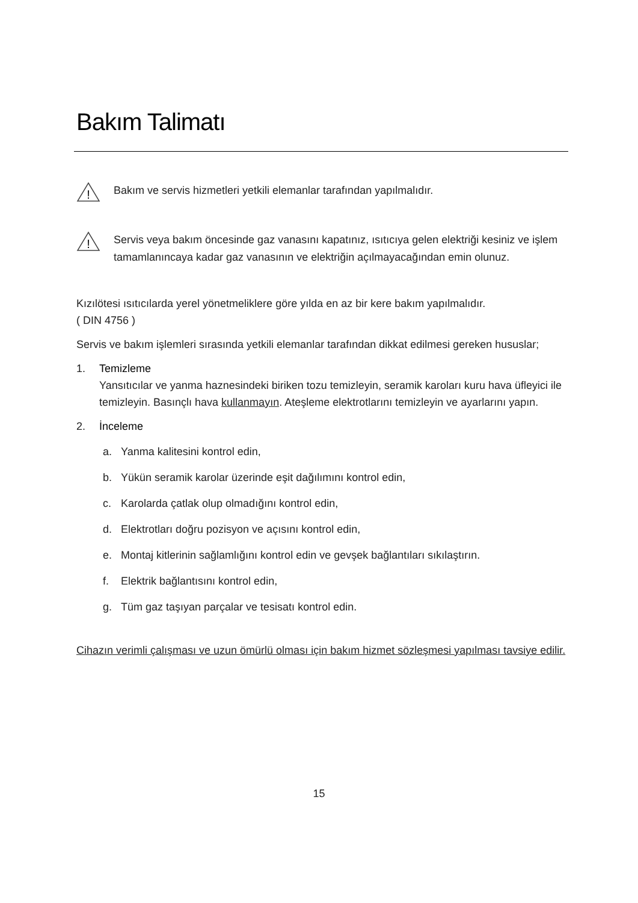Bakım Talimatı
!
Bakım ve servis hizmetleri yetkili elemanlar tarafından yapılmalıdır.
!
Servis veya bakım öncesinde gaz vanasını kapatınız, ısıtıcıya gelen elektriği kesiniz ve işlem tamamlanıncaya kadar gaz vanasının ve elektriğin açılmayacağından emin olunuz.
Kızılötesi ısıtıcılarda yerel yönetmeliklere göre yılda en az bir kere bakım yapılmalıdır.
( DIN 4756 )
Servis ve bakım işlemleri sırasında yetkili elemanlar tarafından dikkat edilmesi gereken hususlar;
1. Temizleme
Yansıtıcılar ve yanma haznesindeki biriken tozu temizleyin, seramik karoları kuru hava üfleyici ile temizleyin. Basınçlı hava kullanmayın. Ateşleme elektrotlarını temizleyin ve ayarlarını yapın.
2. İnceleme
a. Yanma kalitesini kontrol edin,
b. Yükün seramik karolar üzerinde eşit dağılımını kontrol edin,
c. Karolarda çatlak olup olmadığını kontrol edin,
d. Elektrotları doğru pozisyon ve açısını kontrol edin,
e. Montaj kitlerinin sağlamlığını kontrol edin ve gevşek bağlantıları sıkılaştırın.
f. Elektrik bağlantısını kontrol edin,
g. Tüm gaz taşıyan parçalar ve tesisatı kontrol edin.
Cihazın verimli çalışması ve uzun ömürlü olması için bakım hizmet sözleşmesi yapılması tavsiye edilir.
15